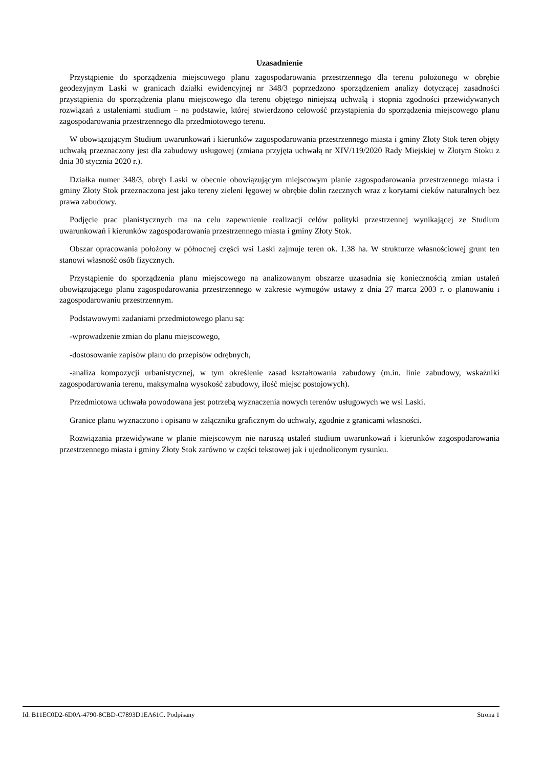Uzasadnienie
Przystąpienie do sporządzenia miejscowego planu zagospodarowania przestrzennego dla terenu położonego w obrębie geodezyjnym Laski w granicach działki ewidencyjnej nr 348/3 poprzedzono sporządzeniem analizy dotyczącej zasadności przystąpienia do sporządzenia planu miejscowego dla terenu objętego niniejszą uchwałą i stopnia zgodności przewidywanych rozwiązań z ustaleniami studium – na podstawie, której stwierdzono celowość przystąpienia do sporządzenia miejscowego planu zagospodarowania przestrzennego dla przedmiotowego terenu.
W obowiązującym Studium uwarunkowań i kierunków zagospodarowania przestrzennego miasta i gminy Złoty Stok teren objęty uchwałą przeznaczony jest dla zabudowy usługowej (zmiana przyjęta uchwałą nr XIV/119/2020 Rady Miejskiej w Złotym Stoku z dnia 30 stycznia 2020 r.).
Działka numer 348/3, obręb Laski w obecnie obowiązującym miejscowym planie zagospodarowania przestrzennego miasta i gminy Złoty Stok przeznaczona jest jako tereny zieleni łęgowej w obrębie dolin rzecznych wraz z korytami cieków naturalnych bez prawa zabudowy.
Podjęcie prac planistycznych ma na celu zapewnienie realizacji celów polityki przestrzennej wynikającej ze Studium uwarunkowań i kierunków zagospodarowania przestrzennego miasta i gminy Złoty Stok.
Obszar opracowania położony w północnej części wsi Laski zajmuje teren ok. 1.38 ha. W strukturze własnościowej grunt ten stanowi własność osób fizycznych.
Przystąpienie do sporządzenia planu miejscowego na analizowanym obszarze uzasadnia się koniecznością zmian ustaleń obowiązującego planu zagospodarowania przestrzennego w zakresie wymogów ustawy z dnia 27 marca 2003 r. o planowaniu i zagospodarowaniu przestrzennym.
Podstawowymi zadaniami przedmiotowego planu są:
-wprowadzenie zmian do planu miejscowego,
-dostosowanie zapisów planu do przepisów odrębnych,
-analiza kompozycji urbanistycznej, w tym określenie zasad kształtowania zabudowy (m.in. linie zabudowy, wskaźniki zagospodarowania terenu, maksymalna wysokość zabudowy, ilość miejsc postojowych).
Przedmiotowa uchwała powodowana jest potrzebą wyznaczenia nowych terenów usługowych we wsi Laski.
Granice planu wyznaczono i opisano w załączniku graficznym do uchwały, zgodnie z granicami własności.
Rozwiązania przewidywane w planie miejscowym nie naruszą ustaleń studium uwarunkowań i kierunków zagospodarowania przestrzennego miasta i gminy Złoty Stok zarówno w części tekstowej jak i ujednoliconym rysunku.
Id: B11EC0D2-6D0A-4790-8CBD-C7893D1EA61C. Podpisany Strona 1